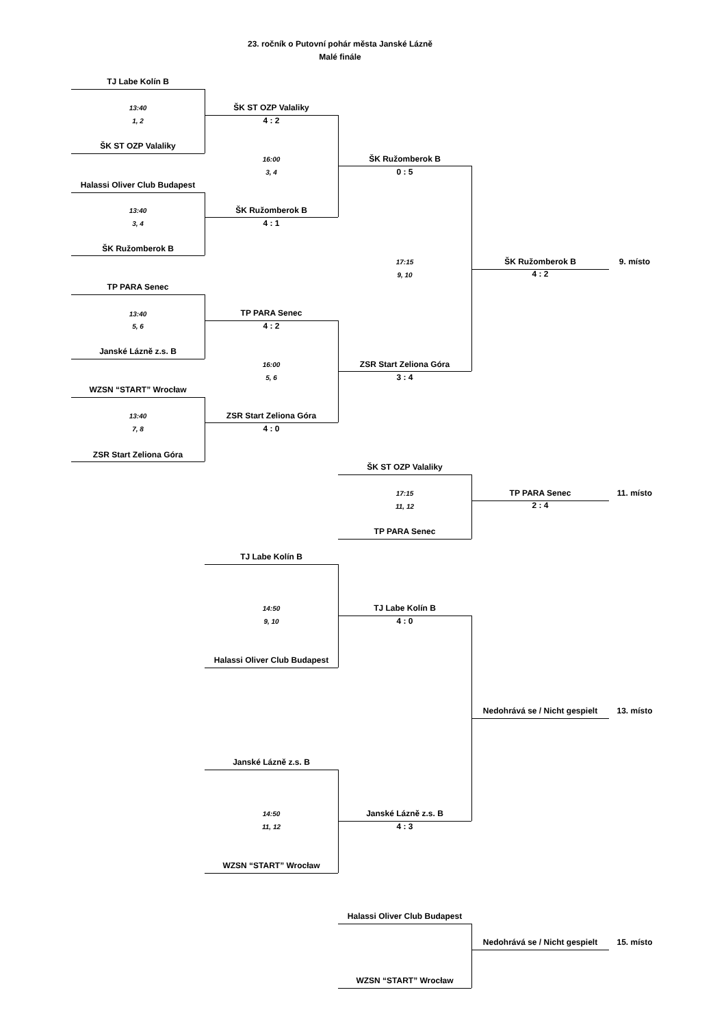23. ročník o Putovní pohár města Janské Lázně
Malé finále
TJ Labe Kolín B
13:40
1, 2
ŠK ST OZP Valaliky
ŠK ST OZP Valaliky
4 : 2
16:00
3, 4
ŠK Ružomberok B
0 : 5
Halassi Oliver Club Budapest
13:40
3, 4
ŠK Ružomberok B
4 : 1
ŠK Ružomberok B
17:15
9, 10
ŠK Ružomberok B
9. místo
4 : 2
TP PARA Senec
13:40
5, 6
TP PARA Senec
4 : 2
Janské Lázně z.s. B
16:00
5, 6
ZSR Start Zeliona Góra
3 : 4
WZSN “START” Wrocław
13:40
7, 8
ZSR Start Zeliona Góra
4 : 0
ZSR Start Zeliona Góra
ŠK ST OZP Valaliky
17:15
11, 12
TP PARA Senec
11. místo
2 : 4
TP PARA Senec
TJ Labe Kolín B
14:50
9, 10
TJ Labe Kolín B
4 : 0
Halassi Oliver Club Budapest
Nedohrává se / Nicht gespielt
13. místo
Janské Lázně z.s. B
14:50
11, 12
Janské Lázně z.s. B
4 : 3
WZSN “START” Wrocław
Halassi Oliver Club Budapest
Nedohrává se / Nicht gespielt
15. místo
WZSN “START” Wrocław